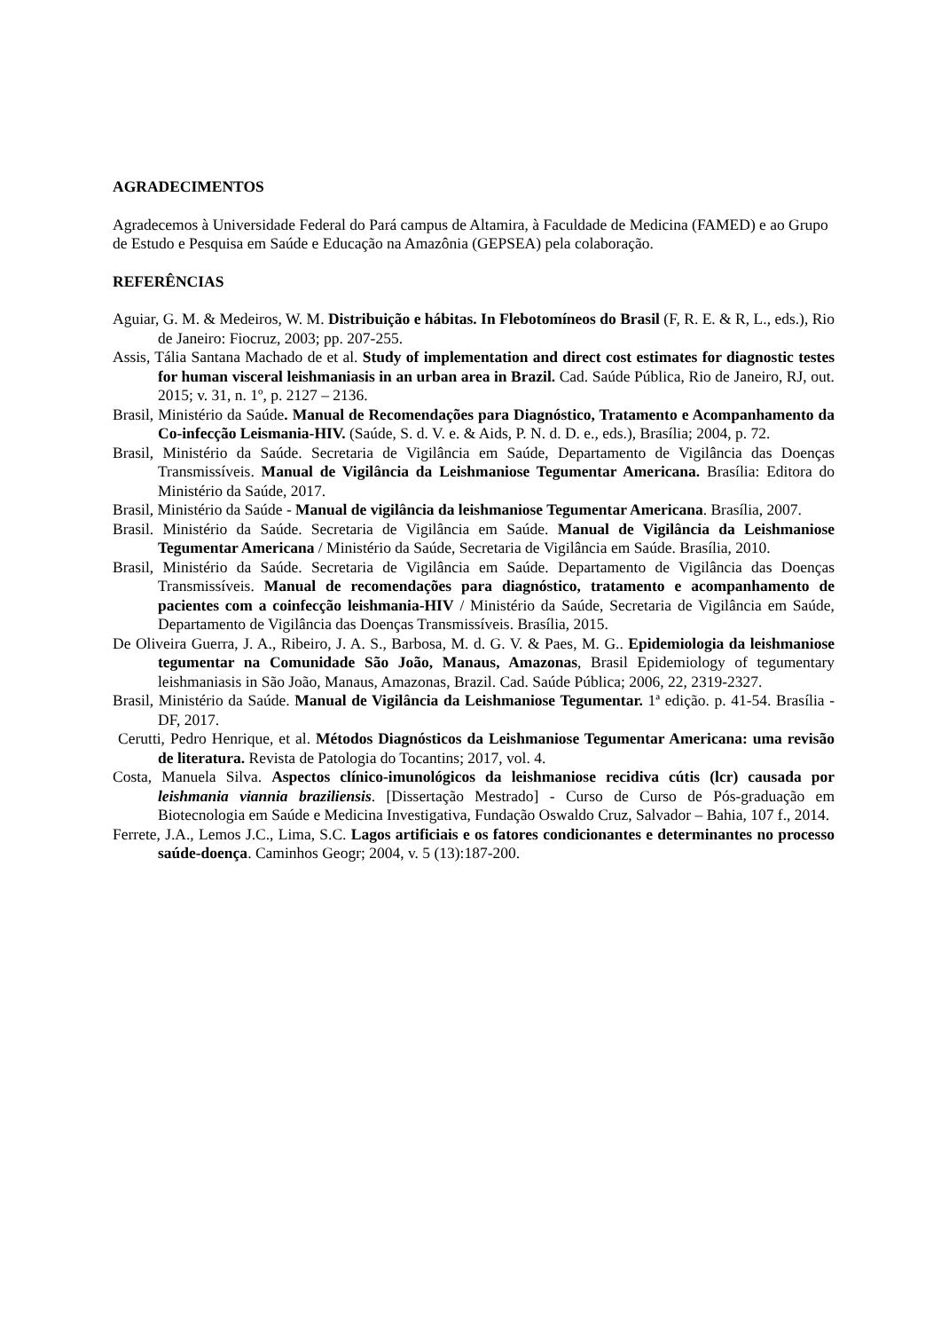AGRADECIMENTOS
Agradecemos à Universidade Federal do Pará campus de Altamira, à Faculdade de Medicina (FAMED) e ao Grupo de Estudo e Pesquisa em Saúde e Educação na Amazônia (GEPSEA) pela colaboração.
REFERÊNCIAS
Aguiar, G. M. & Medeiros, W. M. Distribuição e hábitas. In Flebotomíneos do Brasil (F, R. E. & R, L., eds.), Rio de Janeiro: Fiocruz, 2003; pp. 207-255.
Assis, Tália Santana Machado de et al. Study of implementation and direct cost estimates for diagnostic testes for human visceral leishmaniasis in an urban area in Brazil. Cad. Saúde Pública, Rio de Janeiro, RJ, out. 2015; v. 31, n. 1º, p. 2127 – 2136.
Brasil, Ministério da Saúde. Manual de Recomendações para Diagnóstico, Tratamento e Acompanhamento da Co-infecção Leismania-HIV. (Saúde, S. d. V. e. & Aids, P. N. d. D. e., eds.), Brasília; 2004, p. 72.
Brasil, Ministério da Saúde. Secretaria de Vigilância em Saúde, Departamento de Vigilância das Doenças Transmissíveis. Manual de Vigilância da Leishmaniose Tegumentar Americana. Brasília: Editora do Ministério da Saúde, 2017.
Brasil, Ministério da Saúde - Manual de vigilância da leishmaniose Tegumentar Americana. Brasília, 2007.
Brasil. Ministério da Saúde. Secretaria de Vigilância em Saúde. Manual de Vigilância da Leishmaniose Tegumentar Americana / Ministério da Saúde, Secretaria de Vigilância em Saúde. Brasília, 2010.
Brasil, Ministério da Saúde. Secretaria de Vigilância em Saúde. Departamento de Vigilância das Doenças Transmissíveis. Manual de recomendações para diagnóstico, tratamento e acompanhamento de pacientes com a coinfecção leishmania-HIV / Ministério da Saúde, Secretaria de Vigilância em Saúde, Departamento de Vigilância das Doenças Transmissíveis. Brasília, 2015.
De Oliveira Guerra, J. A., Ribeiro, J. A. S., Barbosa, M. d. G. V. & Paes, M. G.. Epidemiologia da leishmaniose tegumentar na Comunidade São João, Manaus, Amazonas, Brasil Epidemiology of tegumentary leishmaniasis in São João, Manaus, Amazonas, Brazil. Cad. Saúde Pública; 2006, 22, 2319-2327.
Brasil, Ministério da Saúde. Manual de Vigilância da Leishmaniose Tegumentar. 1ª edição. p. 41-54. Brasília - DF, 2017.
Cerutti, Pedro Henrique, et al. Métodos Diagnósticos da Leishmaniose Tegumentar Americana: uma revisão de literatura. Revista de Patologia do Tocantins; 2017, vol. 4.
Costa, Manuela Silva. Aspectos clínico-imunológicos da leishmaniose recidiva cútis (lcr) causada por leishmania viannia braziliensis. [Dissertação Mestrado] - Curso de Curso de Pós-graduação em Biotecnologia em Saúde e Medicina Investigativa, Fundação Oswaldo Cruz, Salvador – Bahia, 107 f., 2014.
Ferrete, J.A., Lemos J.C., Lima, S.C. Lagos artificiais e os fatores condicionantes e determinantes no processo saúde-doença. Caminhos Geogr; 2004, v. 5 (13):187-200.